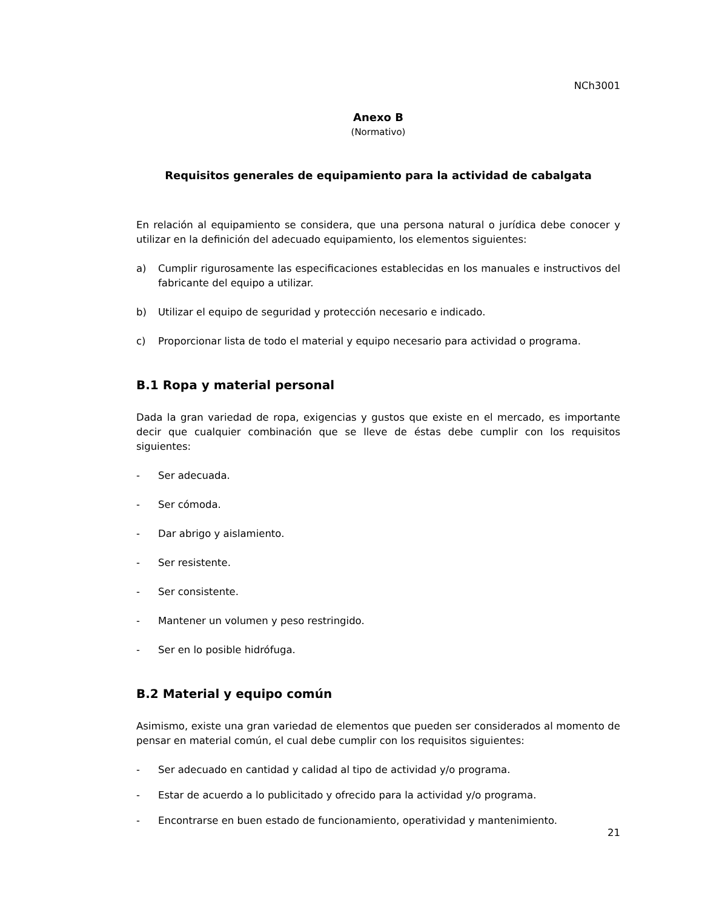NCh3001
Anexo B
(Normativo)
Requisitos generales de equipamiento para la actividad de cabalgata
En relación al equipamiento se considera, que una persona natural o jurídica debe conocer y utilizar en la definición del adecuado equipamiento, los elementos siguientes:
a) Cumplir rigurosamente las especificaciones establecidas en los manuales e instructivos del fabricante del equipo a utilizar.
b) Utilizar el equipo de seguridad y protección necesario e indicado.
c) Proporcionar lista de todo el material y equipo necesario para actividad o programa.
B.1 Ropa y material personal
Dada la gran variedad de ropa, exigencias y gustos que existe en el mercado, es importante decir que cualquier combinación que se lleve de éstas debe cumplir con los requisitos siguientes:
- Ser adecuada.
- Ser cómoda.
- Dar abrigo y aislamiento.
- Ser resistente.
- Ser consistente.
- Mantener un volumen y peso restringido.
- Ser en lo posible hidrófuga.
B.2 Material y equipo común
Asimismo, existe una gran variedad de elementos que pueden ser considerados al momento de pensar en material común, el cual debe cumplir con los requisitos siguientes:
- Ser adecuado en cantidad y calidad al tipo de actividad y/o programa.
- Estar de acuerdo a lo publicitado y ofrecido para la actividad y/o programa.
- Encontrarse en buen estado de funcionamiento, operatividad y mantenimiento.
21